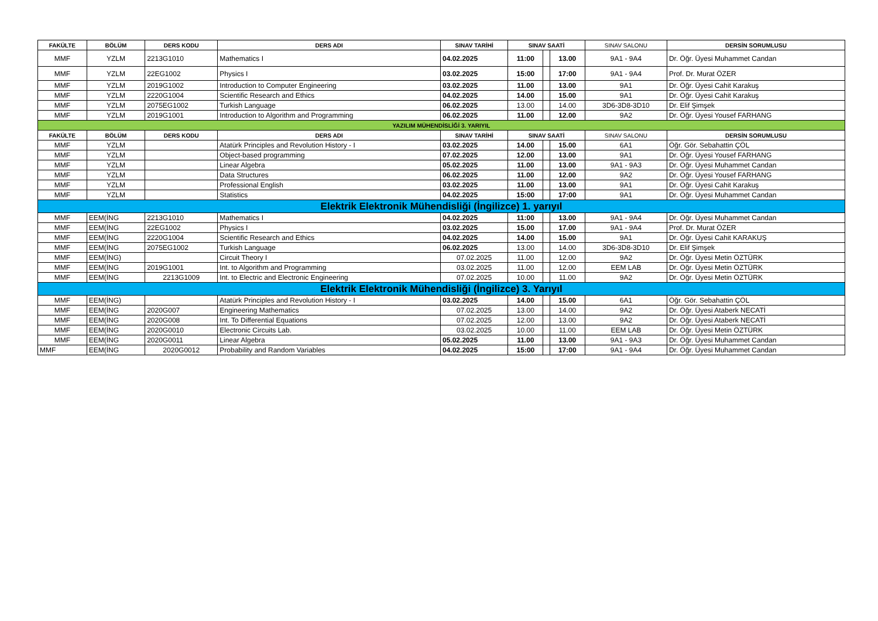| FAKÜLTE | BÖLÜM | DERS KODU | DERS ADI | SINAV TARİHİ | SINAV SAATİ | | | SINAV SALONU | DERSİN SORUMLUSU |
| --- | --- | --- | --- | --- | --- | --- | --- | --- | --- |
| MMF | YZLM | 2213G1010 | Mathematics I | 04.02.2025 | 11:00 | | 13.00 | 9A1 - 9A4 | Dr. Öğr. Üyesi Muhammet Candan |
| MMF | YZLM | 22EG1002 | Physics I | 03.02.2025 | 15:00 | | 17:00 | 9A1 - 9A4 | Prof. Dr. Murat ÖZER |
| MMF | YZLM | 2019G1002 | Introduction to Computer Engineering | 03.02.2025 | 11.00 | | 13.00 | 9A1 | Dr. Öğr. Üyesi Cahit Karakuş |
| MMF | YZLM | 2220G1004 | Scientific Research and Ethics | 04.02.2025 | 14.00 | | 15.00 | 9A1 | Dr. Öğr. Üyesi Cahit Karakuş |
| MMF | YZLM | 2075EG1002 | Turkish Language | 06.02.2025 | 13.00 | | 14.00 | 3D6-3D8-3D10 | Dr. Elif Şimşek |
| MMF | YZLM | 2019G1001 | Introduction to Algorithm and Programming | 06.02.2025 | 11.00 | | 12.00 | 9A2 | Dr. Öğr. Üyesi Yousef FARHANG |
| YAZILIM MÜHENDİSLİĞİ 3. YARIYIL | | | | | | | | | |
| FAKÜLTE | BÖLÜM | DERS KODU | DERS ADI | SINAV TARİHİ | SINAV SAATİ | | | SINAV SALONU | DERSİN SORUMLUSU |
| MMF | YZLM | | Atatürk Principles and Revolution History - I | 03.02.2025 | 14.00 | | 15.00 | 6A1 | Öğr. Gör. Sebahattin ÇÖL |
| MMF | YZLM | | Object-based programming | 07.02.2025 | 12.00 | | 13.00 | 9A1 | Dr. Öğr. Üyesi Yousef FARHANG |
| MMF | YZLM | | Linear Algebra | 05.02.2025 | 11.00 | | 13.00 | 9A1 - 9A3 | Dr. Öğr. Üyesi Muhammet Candan |
| MMF | YZLM | | Data Structures | 06.02.2025 | 11.00 | | 12.00 | 9A2 | Dr. Öğr. Üyesi Yousef FARHANG |
| MMF | YZLM | | Professional English | 03.02.2025 | 11.00 | | 13.00 | 9A1 | Dr. Öğr. Üyesi Cahit Karakuş |
| MMF | YZLM | | Statistics | 04.02.2025 | 15:00 | | 17:00 | 9A1 | Dr. Öğr. Üyesi Muhammet Candan |
| Elektrik Elektronik Mühendisliği (İngilizce) 1. yarıyıl | | | | | | | | | |
| MMF | EEM(İNG | 2213G1010 | Mathematics I | 04.02.2025 | 11:00 | | 13.00 | 9A1 - 9A4 | Dr. Öğr. Üyesi Muhammet Candan |
| MMF | EEM(İNG | 22EG1002 | Physics I | 03.02.2025 | 15.00 | | 17.00 | 9A1 - 9A4 | Prof. Dr. Murat ÖZER |
| MMF | EEM(İNG | 2220G1004 | Scientific Research and Ethics | 04.02.2025 | 14.00 | | 15.00 | 9A1 | Dr. Öğr. Üyesi Cahit KARAKUŞ |
| MMF | EEM(İNG | 2075EG1002 | Turkish Language | 06.02.2025 | 13.00 | | 14.00 | 3D6-3D8-3D10 | Dr. Elif Şimşek |
| MMF | EEM(İNG) | | Circuit Theory I | 07.02.2025 | 11.00 | | 12.00 | 9A2 | Dr. Öğr. Üyesi Metin ÖZTÜRK |
| MMF | EEM(İNG | 2019G1001 | Int. to Algorithm and Programming | 03.02.2025 | 11.00 | | 12.00 | EEM LAB | Dr. Öğr. Üyesi Metin ÖZTÜRK |
| MMF | EEM(İNG | 2213G1009 | Int. to Electric and Electronic Engineering | 07.02.2025 | 10.00 | | 11.00 | 9A2 | Dr. Öğr. Üyesi Metin ÖZTÜRK |
| Elektrik Elektronik Mühendisliği (İngilizce) 3. Yarıyıl | | | | | | | | | |
| MMF | EEM(İNG) | | Atatürk Principles and Revolution History - I | 03.02.2025 | 14.00 | | 15.00 | 6A1 | Öğr. Gör. Sebahattin ÇÖL |
| MMF | EEM(İNG | 2020G007 | Engineering Mathematics | 07.02.2025 | 13.00 | | 14.00 | 9A2 | Dr. Öğr. Üyesi Ataberk NECATİ |
| MMF | EEM(İNG | 2020G008 | Int. To Differential Equations | 07.02.2025 | 12.00 | | 13.00 | 9A2 | Dr. Öğr. Üyesi Ataberk NECATİ |
| MMF | EEM(İNG | 2020G0010 | Electronic Circuits Lab. | 03.02.2025 | 10.00 | | 11.00 | EEM LAB | Dr. Öğr. Üyesi Metin ÖZTÜRK |
| MMF | EEM(İNG | 2020G0011 | Linear Algebra | 05.02.2025 | 11.00 | | 13.00 | 9A1 - 9A3 | Dr. Öğr. Üyesi Muhammet Candan |
| MMF | EEM(İNG | 2020G0012 | Probability and Random Variables | 04.02.2025 | 15:00 | | 17:00 | 9A1 - 9A4 | Dr. Öğr. Üyesi Muhammet Candan |